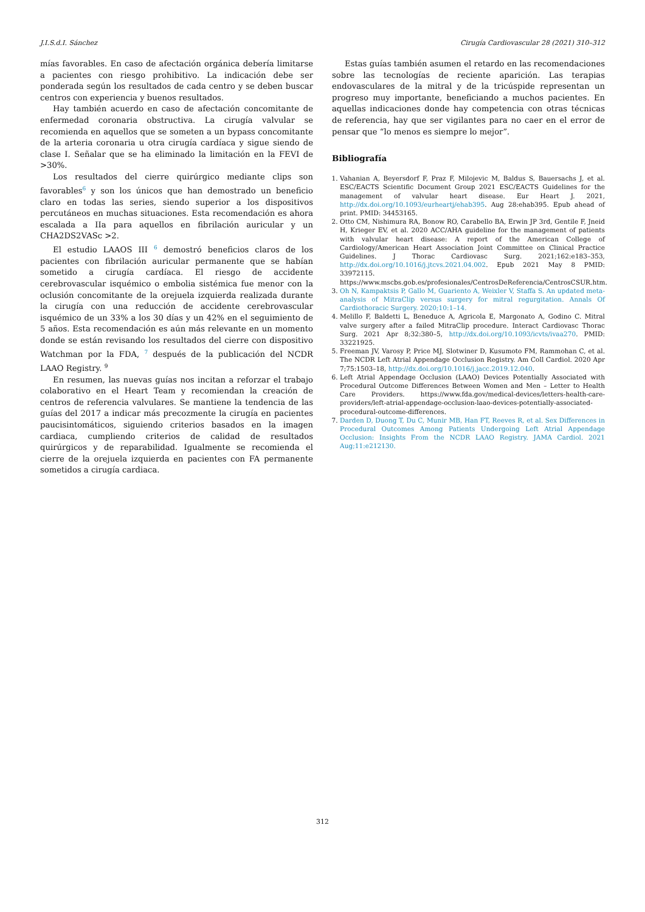J.I.S.d.I. Sánchez Cirugía Cardiovascular 28 (2021) 310–312
mías favorables. En caso de afectación orgánica debería limitarse a pacientes con riesgo prohibitivo. La indicación debe ser ponderada según los resultados de cada centro y se deben buscar centros con experiencia y buenos resultados.
Hay también acuerdo en caso de afectación concomitante de enfermedad coronaria obstructiva. La cirugía valvular se recomienda en aquellos que se someten a un bypass concomitante de la arteria coronaria u otra cirugía cardíaca y sigue siendo de clase I. Señalar que se ha eliminado la limitación en la FEVI de >30%.
Los resultados del cierre quirúrgico mediante clips son favorables<sup>6</sup> y son los únicos que han demostrado un beneficio claro en todas las series, siendo superior a los dispositivos percutáneos en muchas situaciones. Esta recomendación es ahora escalada a IIa para aquellos en fibrilación auricular y un CHA2DS2VASc >2.
El estudio LAAOS III <sup>6</sup> demostró beneficios claros de los pacientes con fibrilación auricular permanente que se habían sometido a cirugía cardíaca. El riesgo de accidente cerebrovascular isquémico o embolia sistémica fue menor con la oclusión concomitante de la orejuela izquierda realizada durante la cirugía con una reducción de accidente cerebrovascular isquémico de un 33% a los 30 días y un 42% en el seguimiento de 5 años. Esta recomendación es aún más relevante en un momento donde se están revisando los resultados del cierre con dispositivo Watchman por la FDA, <sup>7</sup> después de la publicación del NCDR LAAO Registry. <sup>9</sup>
En resumen, las nuevas guías nos incitan a reforzar el trabajo colaborativo en el Heart Team y recomiendan la creación de centros de referencia valvulares. Se mantiene la tendencia de las guías del 2017 a indicar más precozmente la cirugía en pacientes paucisintomáticos, siguiendo criterios basados en la imagen cardiaca, cumpliendo criterios de calidad de resultados quirúrgicos y de reparabilidad. Igualmente se recomienda el cierre de la orejuela izquierda en pacientes con FA permanente sometidos a cirugía cardiaca.
Estas guías también asumen el retardo en las recomendaciones sobre las tecnologías de reciente aparición. Las terapias endovasculares de la mitral y de la tricúspide representan un progreso muy importante, beneficiando a muchos pacientes. En aquellas indicaciones donde hay competencia con otras técnicas de referencia, hay que ser vigilantes para no caer en el error de pensar que “lo menos es siempre lo mejor”.
Bibliografía
1. Vahanian A, Beyersdorf F, Praz F, Milojevic M, Baldus S, Bauersachs J, et al. ESC/EACTS Scientific Document Group 2021 ESC/EACTS Guidelines for the management of valvular heart disease. Eur Heart J. 2021, http://dx.doi.org/10.1093/eurheartj/ehab395. Aug 28:ehab395. Epub ahead of print. PMID: 34453165.
2. Otto CM, Nishimura RA, Bonow RO, Carabello BA, Erwin JP 3rd, Gentile F, Jneid H, Krieger EV, et al. 2020 ACC/AHA guideline for the management of patients with valvular heart disease: A report of the American College of Cardiology/American Heart Association Joint Committee on Clinical Practice Guidelines. J Thorac Cardiovasc Surg. 2021;162:e183–353, http://dx.doi.org/10.1016/j.jtcvs.2021.04.002. Epub 2021 May 8 PMID: 33972115. https://www.mscbs.gob.es/profesionales/CentrosDeReferencia/CentrosCSUR.htm.
3. Oh N, Kampaktsis P, Gallo M, Guariento A, Weixler V, Staffa S. An updated meta-analysis of MitraClip versus surgery for mitral regurgitation. Annals Of Cardiothoracic Surgery. 2020;10:1–14.
4. Melillo F, Baldetti L, Beneduce A, Agricola E, Margonato A, Godino C. Mitral valve surgery after a failed MitraClip procedure. Interact Cardiovasc Thorac Surg. 2021 Apr 8;32:380–5, http://dx.doi.org/10.1093/icvts/ivaa270. PMID: 33221925.
5. Freeman JV, Varosy P, Price MJ, Slotwiner D, Kusumoto FM, Rammohan C, et al. The NCDR Left Atrial Appendage Occlusion Registry. Am Coll Cardiol. 2020 Apr 7;75:1503–18, http://dx.doi.org/10.1016/j.jacc.2019.12.040.
6. Left Atrial Appendage Occlusion (LAAO) Devices Potentially Associated with Procedural Outcome Differences Between Women and Men – Letter to Health Care Providers. https://www.fda.gov/medical-devices/letters-health-care-providers/left-atrial-appendage-occlusion-laao-devices-potentially-associated-procedural-outcome-differences.
7. Darden D, Duong T, Du C, Munir MB, Han FT, Reeves R, et al. Sex Differences in Procedural Outcomes Among Patients Undergoing Left Atrial Appendage Occlusion: Insights From the NCDR LAAO Registry. JAMA Cardiol. 2021 Aug;11:e212130.
312